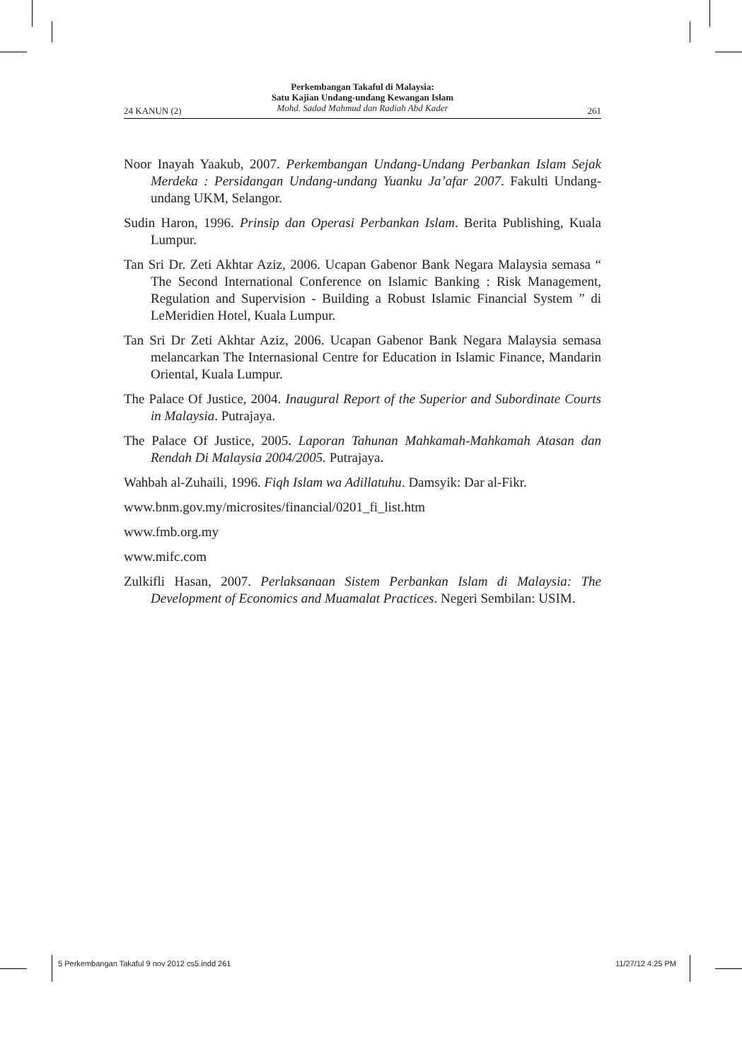Perkembangan Takaful di Malaysia:
Satu Kajian Undang-undang Kewangan Islam
Mohd. Sadad Mahmud dan Radiah Abd Kader
24 KANUN (2) 261
Noor Inayah Yaakub, 2007. Perkembangan Undang-Undang Perbankan Islam Sejak Merdeka : Persidangan Undang-undang Yuanku Ja’afar 2007. Fakulti Undang-undang UKM, Selangor.
Sudin Haron, 1996. Prinsip dan Operasi Perbankan Islam. Berita Publishing, Kuala Lumpur.
Tan Sri Dr. Zeti Akhtar Aziz, 2006. Ucapan Gabenor Bank Negara Malaysia semasa “ The Second International Conference on Islamic Banking : Risk Management, Regulation and Supervision - Building a Robust Islamic Financial System ” di LeMeridien Hotel, Kuala Lumpur.
Tan Sri Dr Zeti Akhtar Aziz, 2006. Ucapan Gabenor Bank Negara Malaysia semasa melancarkan The Internasional Centre for Education in Islamic Finance, Mandarin Oriental, Kuala Lumpur.
The Palace Of Justice, 2004. Inaugural Report of the Superior and Subordinate Courts in Malaysia. Putrajaya.
The Palace Of Justice, 2005. Laporan Tahunan Mahkamah-Mahkamah Atasan dan Rendah Di Malaysia 2004/2005. Putrajaya.
Wahbah al-Zuhaili, 1996. Fiqh Islam wa Adillatuhu. Damsyik: Dar al-Fikr.
www.bnm.gov.my/microsites/financial/0201_fi_list.htm
www.fmb.org.my
www.mifc.com
Zulkifli Hasan, 2007. Perlaksanaan Sistem Perbankan Islam di Malaysia: The Development of Economics and Muamalat Practices. Negeri Sembilan: USIM.
5 Perkembangan Takaful 9 nov 2012 cs5.indd 261
11/27/12 4:25 PM